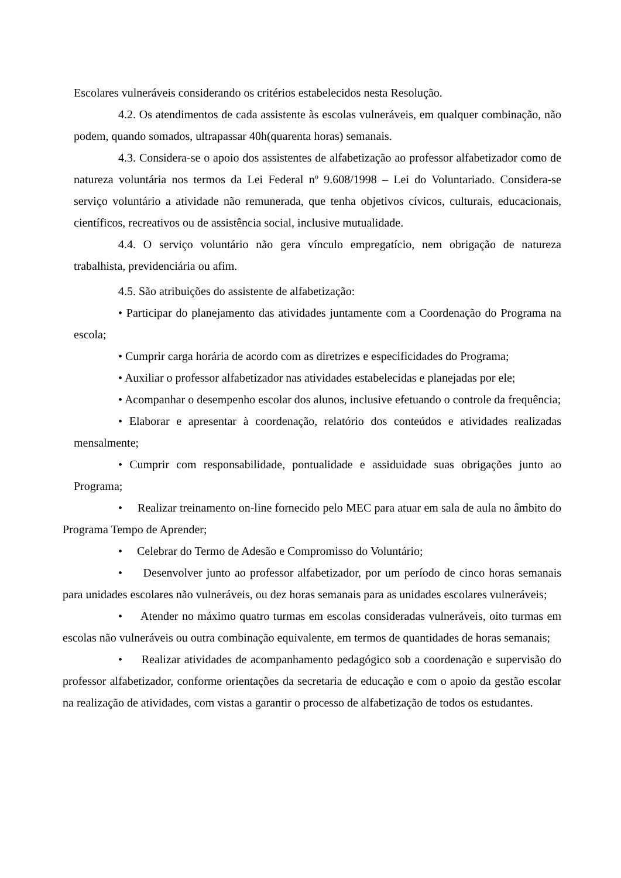Escolares vulneráveis considerando os critérios estabelecidos nesta Resolução.
4.2. Os atendimentos de cada assistente às escolas vulneráveis, em qualquer combinação, não podem, quando somados, ultrapassar 40h(quarenta horas) semanais.
4.3. Considera-se o apoio dos assistentes de alfabetização ao professor alfabetizador como de natureza voluntária nos termos da Lei Federal nº 9.608/1998 – Lei do Voluntariado. Considera-se serviço voluntário a atividade não remunerada, que tenha objetivos cívicos, culturais, educacionais, científicos, recreativos ou de assistência social, inclusive mutualidade.
4.4. O serviço voluntário não gera vínculo empregatício, nem obrigação de natureza trabalhista, previdenciária ou afim.
4.5. São atribuições do assistente de alfabetização:
• Participar do planejamento das atividades juntamente com a Coordenação do Programa na escola;
• Cumprir carga horária de acordo com as diretrizes e especificidades do Programa;
• Auxiliar o professor alfabetizador nas atividades estabelecidas e planejadas por ele;
• Acompanhar o desempenho escolar dos alunos, inclusive efetuando o controle da frequência;
• Elaborar e apresentar à coordenação, relatório dos conteúdos e atividades realizadas mensalmente;
• Cumprir com responsabilidade, pontualidade e assiduidade suas obrigações junto ao Programa;
• Realizar treinamento on-line fornecido pelo MEC para atuar em sala de aula no âmbito do Programa Tempo de Aprender;
• Celebrar do Termo de Adesão e Compromisso do Voluntário;
• Desenvolver junto ao professor alfabetizador, por um período de cinco horas semanais para unidades escolares não vulneráveis, ou dez horas semanais para as unidades escolares vulneráveis;
• Atender no máximo quatro turmas em escolas consideradas vulneráveis, oito turmas em escolas não vulneráveis ou outra combinação equivalente, em termos de quantidades de horas semanais;
• Realizar atividades de acompanhamento pedagógico sob a coordenação e supervisão do professor alfabetizador, conforme orientações da secretaria de educação e com o apoio da gestão escolar na realização de atividades, com vistas a garantir o processo de alfabetização de todos os estudantes.